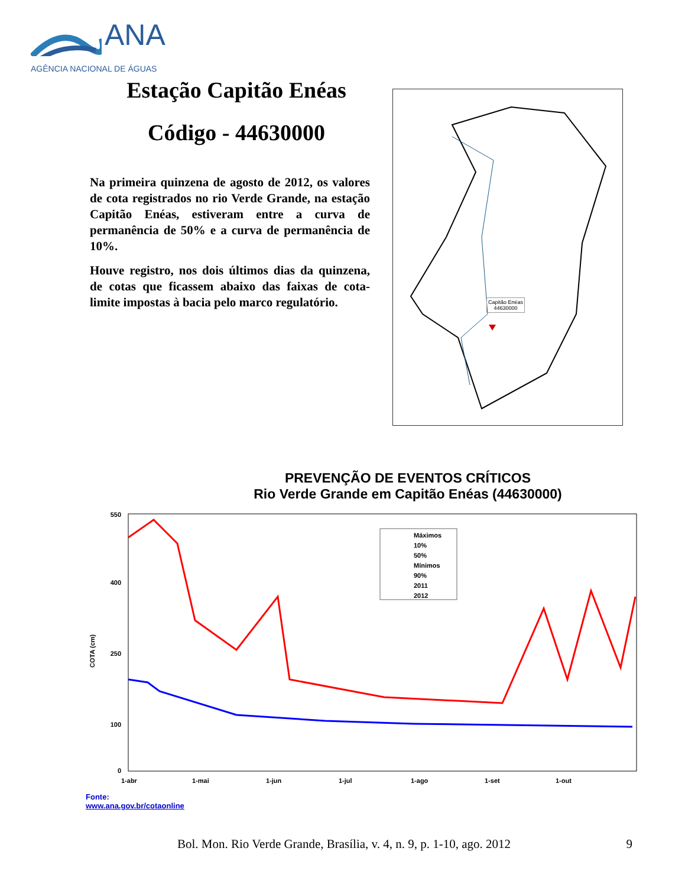ANA
AGÊNCIA NACIONAL DE ÁGUAS
Estação Capitão Enéas
Código - 44630000
Na primeira quinzena de agosto de 2012, os valores de cota registrados no rio Verde Grande, na estação Capitão Enéas, estiveram entre a curva de permanência de 50% e a curva de permanência de 10%.
Houve registro, nos dois últimos dias da quinzena, de cotas que ficassem abaixo das faixas de cota-limite impostas à bacia pelo marco regulatório.
Capitão Enéas
44630000
PREVENÇÃO DE EVENTOS CRÍTICOS
Rio Verde Grande em Capitão Enéas (44630000)
COTA (cm)
550
400
250
100
0
1-abr
1-mai
1-jun
1-jul
1-ago
1-set
1-out
Máximos
10%
50%
Mínimos
90%
2011
2012
Fonte:
www.ana.gov.br/cotaonline
Bol. Mon. Rio Verde Grande, Brasília, v. 4, n. 9, p. 1-10, ago. 2012 9